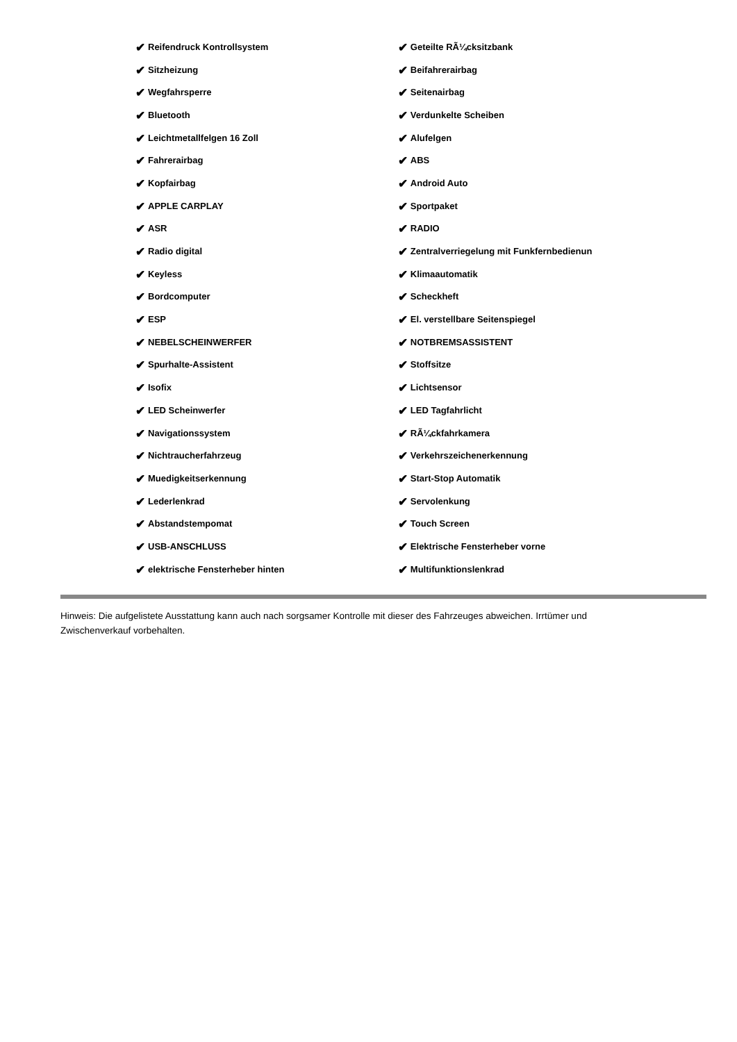| ✔ Reifendruck Kontrollsystem | ✔ Geteilte RÃ¼cksitzbank |
| ✔ Sitzheizung | ✔ Beifahrerairbag |
| ✔ Wegfahrsperre | ✔ Seitenairbag |
| ✔ Bluetooth | ✔ Verdunkelte Scheiben |
| ✔ Leichtmetallfelgen 16 Zoll | ✔ Alufelgen |
| ✔ Fahrerairbag | ✔ ABS |
| ✔ Kopfairbag | ✔ Android Auto |
| ✔ APPLE CARPLAY | ✔ Sportpaket |
| ✔ ASR | ✔ RADIO |
| ✔ Radio digital | ✔ Zentralverriegelung mit Funkfernbedienun |
| ✔ Keyless | ✔ Klimaautomatik |
| ✔ Bordcomputer | ✔ Scheckheft |
| ✔ ESP | ✔ El. verstellbare Seitenspiegel |
| ✔ NEBELSCHEINWERFER | ✔ NOTBREMSASSISTENT |
| ✔ Spurhalte-Assistent | ✔ Stoffsitze |
| ✔ Isofix | ✔ Lichtsensor |
| ✔ LED Scheinwerfer | ✔ LED Tagfahrlicht |
| ✔ Navigationssystem | ✔ RÃ¼ckfahrkamera |
| ✔ Nichtraucherfahrzeug | ✔ Verkehrszeichenerkennung |
| ✔ Muedigkeitserkennung | ✔ Start-Stop Automatik |
| ✔ Lederlenkrad | ✔ Servolenkung |
| ✔ Abstandstempomat | ✔ Touch Screen |
| ✔ USB-ANSCHLUSS | ✔ Elektrische Fensterheber vorne |
| ✔ elektrische Fensterheber hinten | ✔ Multifunktionslenkrad |
Hinweis: Die aufgelistete Ausstattung kann auch nach sorgsamer Kontrolle mit dieser des Fahrzeuges abweichen. Irrtümer und Zwischenverkauf vorbehalten.